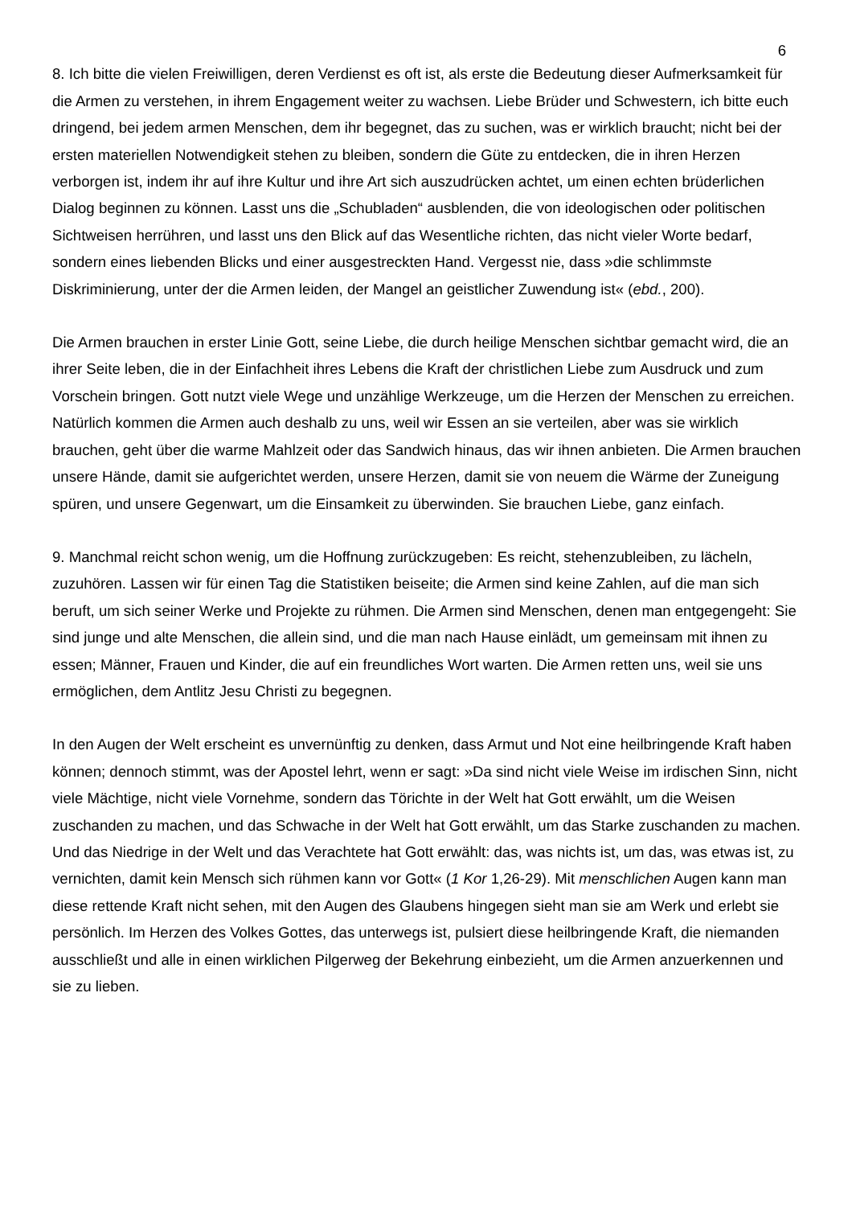6
8. Ich bitte die vielen Freiwilligen, deren Verdienst es oft ist, als erste die Bedeutung dieser Aufmerksamkeit für die Armen zu verstehen, in ihrem Engagement weiter zu wachsen. Liebe Brüder und Schwestern, ich bitte euch dringend, bei jedem armen Menschen, dem ihr begegnet, das zu suchen, was er wirklich braucht; nicht bei der ersten materiellen Notwendigkeit stehen zu bleiben, sondern die Güte zu entdecken, die in ihren Herzen verborgen ist, indem ihr auf ihre Kultur und ihre Art sich auszudrücken achtet, um einen echten brüderlichen Dialog beginnen zu können. Lasst uns die „Schubladen“ ausblenden, die von ideologischen oder politischen Sichtweisen herrühren, und lasst uns den Blick auf das Wesentliche richten, das nicht vieler Worte bedarf, sondern eines liebenden Blicks und einer ausgestreckten Hand. Vergesst nie, dass »die schlimmste Diskriminierung, unter der die Armen leiden, der Mangel an geistlicher Zuwendung ist« (ebd., 200).
Die Armen brauchen in erster Linie Gott, seine Liebe, die durch heilige Menschen sichtbar gemacht wird, die an ihrer Seite leben, die in der Einfachheit ihres Lebens die Kraft der christlichen Liebe zum Ausdruck und zum Vorschein bringen. Gott nutzt viele Wege und unzählige Werkzeuge, um die Herzen der Menschen zu erreichen. Natürlich kommen die Armen auch deshalb zu uns, weil wir Essen an sie verteilen, aber was sie wirklich brauchen, geht über die warme Mahlzeit oder das Sandwich hinaus, das wir ihnen anbieten. Die Armen brauchen unsere Hände, damit sie aufgerichtet werden, unsere Herzen, damit sie von neuem die Wärme der Zuneigung spüren, und unsere Gegenwart, um die Einsamkeit zu überwinden. Sie brauchen Liebe, ganz einfach.
9. Manchmal reicht schon wenig, um die Hoffnung zurückzugeben: Es reicht, stehenzubleiben, zu lächeln, zuzuhören. Lassen wir für einen Tag die Statistiken beiseite; die Armen sind keine Zahlen, auf die man sich beruft, um sich seiner Werke und Projekte zu rühmen. Die Armen sind Menschen, denen man entgegengeht: Sie sind junge und alte Menschen, die allein sind, und die man nach Hause einlädt, um gemeinsam mit ihnen zu essen; Männer, Frauen und Kinder, die auf ein freundliches Wort warten. Die Armen retten uns, weil sie uns ermöglichen, dem Antlitz Jesu Christi zu begegnen.
In den Augen der Welt erscheint es unvernünftig zu denken, dass Armut und Not eine heilbringende Kraft haben können; dennoch stimmt, was der Apostel lehrt, wenn er sagt: »Da sind nicht viele Weise im irdischen Sinn, nicht viele Mächtige, nicht viele Vornehme, sondern das Törichte in der Welt hat Gott erwählt, um die Weisen zuschanden zu machen, und das Schwache in der Welt hat Gott erwählt, um das Starke zuschanden zu machen. Und das Niedrige in der Welt und das Verachtete hat Gott erwählt: das, was nichts ist, um das, was etwas ist, zu vernichten, damit kein Mensch sich rühmen kann vor Gott« (1 Kor 1,26-29). Mit menschlichen Augen kann man diese rettende Kraft nicht sehen, mit den Augen des Glaubens hingegen sieht man sie am Werk und erlebt sie persönlich. Im Herzen des Volkes Gottes, das unterwegs ist, pulsiert diese heilbringende Kraft, die niemanden ausschließt und alle in einen wirklichen Pilgerweg der Bekehrung einbezieht, um die Armen anzuerkennen und sie zu lieben.